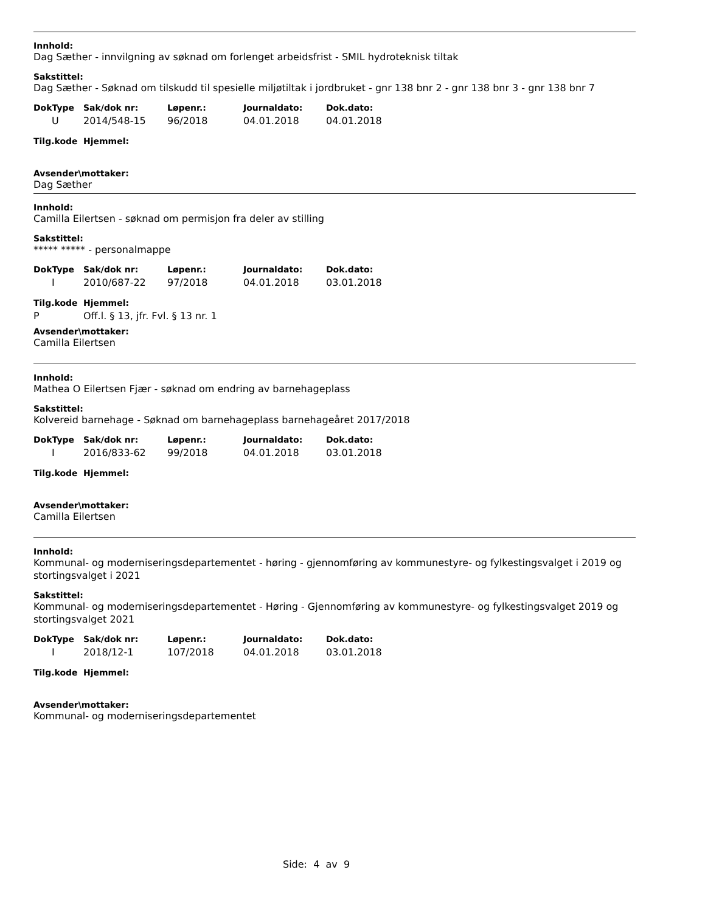Innhold:
Dag Sæther - innvilgning av søknad om forlenget arbeidsfrist - SMIL hydroteknisk tiltak
Sakstittel:
Dag Sæther - Søknad om tilskudd til spesielle miljøtiltak i jordbruket - gnr 138 bnr 2 - gnr 138 bnr 3 - gnr 138 bnr 7
| DokType | Sak/dok nr: | Løpenr.: | Journaldato: | Dok.dato: |
| --- | --- | --- | --- | --- |
| U | 2014/548-15 | 96/2018 | 04.01.2018 | 04.01.2018 |
| Tilg.kode | Hjemmel: |
| --- | --- |
Avsender\mottaker:
Dag Sæther
Innhold:
Camilla Eilertsen - søknad om permisjon fra deler av stilling
Sakstittel:
***** ***** - personalmappe
| DokType | Sak/dok nr: | Løpenr.: | Journaldato: | Dok.dato: |
| --- | --- | --- | --- | --- |
| I | 2010/687-22 | 97/2018 | 04.01.2018 | 03.01.2018 |
| Tilg.kode | Hjemmel: |
| --- | --- |
| P | Off.l. § 13, jfr. Fvl. § 13 nr. 1 |
Avsender\mottaker:
Camilla Eilertsen
Innhold:
Mathea O Eilertsen Fjær - søknad om endring av barnehageplass
Sakstittel:
Kolvereid barnehage - Søknad om barnehageplass barnehageåret 2017/2018
| DokType | Sak/dok nr: | Løpenr.: | Journaldato: | Dok.dato: |
| --- | --- | --- | --- | --- |
| I | 2016/833-62 | 99/2018 | 04.01.2018 | 03.01.2018 |
| Tilg.kode | Hjemmel: |
| --- | --- |
Avsender\mottaker:
Camilla Eilertsen
Innhold:
Kommunal- og moderniseringsdepartementet - høring - gjennomføring av kommunestyre- og fylkestingsvalget i 2019 og stortingsvalget i 2021
Sakstittel:
Kommunal- og moderniseringsdepartementet - Høring - Gjennomføring av kommunestyre- og fylkestingsvalget 2019 og stortingsvalget 2021
| DokType | Sak/dok nr: | Løpenr.: | Journaldato: | Dok.dato: |
| --- | --- | --- | --- | --- |
| I | 2018/12-1 | 107/2018 | 04.01.2018 | 03.01.2018 |
| Tilg.kode | Hjemmel: |
| --- | --- |
Avsender\mottaker:
Kommunal- og moderniseringsdepartementet
Side: 4 av 9